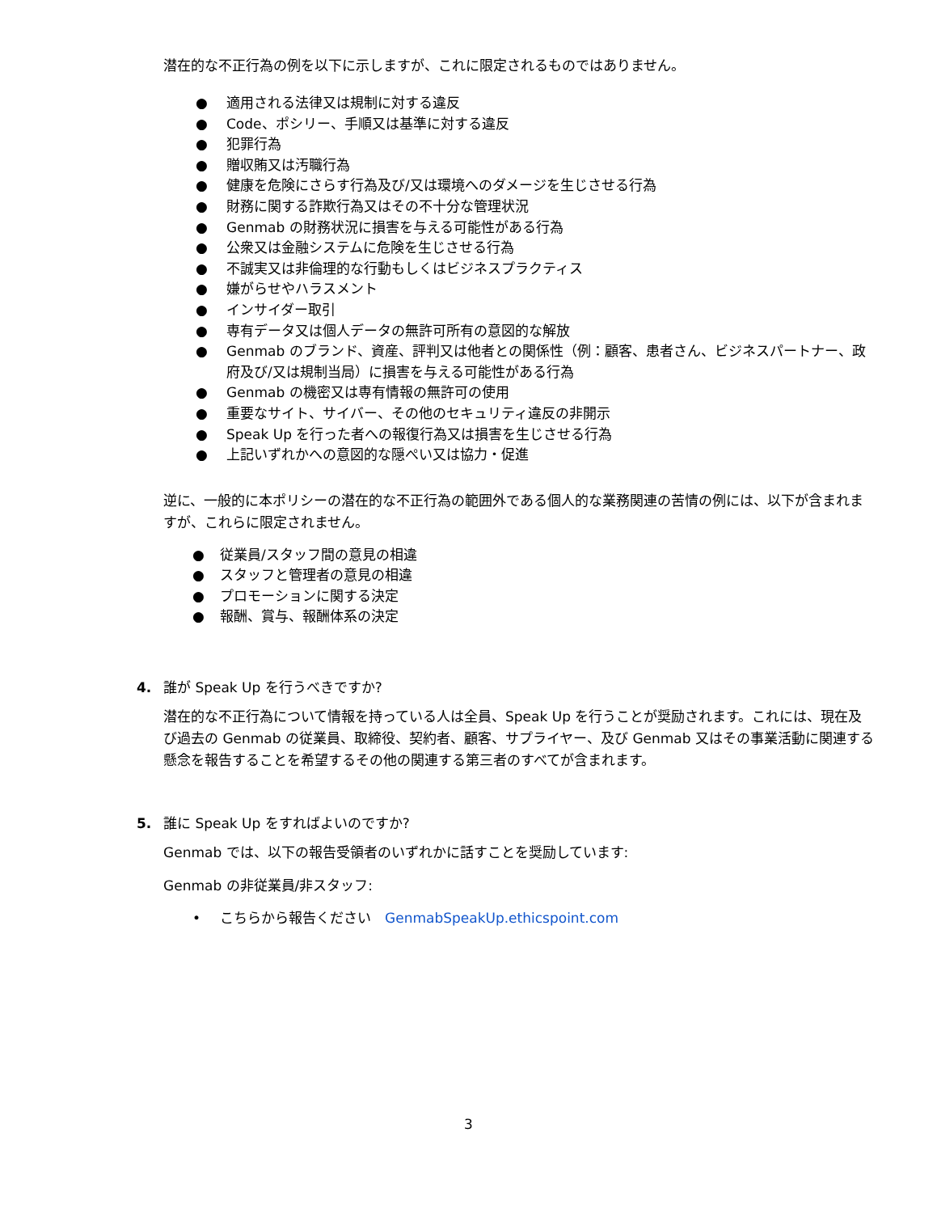潜在的な不正行為の例を以下に示しますが、これに限定されるものではありません。
● 適用される法律又は規制に対する違反
● Code、ポシリー、手順又は基準に対する違反
● 犯罪行為
● 贈収賄又は汚職行為
● 健康を危険にさらす行為及び/又は環境へのダメージを生じさせる行為
● 財務に関する詐欺行為又はその不十分な管理状況
● Genmab の財務状況に損害を与える可能性がある行為
● 公衆又は金融システムに危険を生じさせる行為
● 不誠実又は非倫理的な行動もしくはビジネスプラクティス
● 嫌がらせやハラスメント
● インサイダー取引
● 専有データ又は個人データの無許可所有の意図的な解放
● Genmab のブランド、資産、評判又は他者との関係性（例：顧客、患者さん、ビジネスパートナー、政府及び/又は規制当局）に損害を与える可能性がある行為
● Genmab の機密又は専有情報の無許可の使用
● 重要なサイト、サイバー、その他のセキュリティ違反の非開示
● Speak Up を行った者への報復行為又は損害を生じさせる行為
● 上記いずれかへの意図的な隠ぺい又は協力・促進
逆に、一般的に本ポリシーの潜在的な不正行為の範囲外である個人的な業務関連の苦情の例には、以下が含まれますが、これらに限定されません。
● 従業員/スタッフ間の意見の相違
● スタッフと管理者の意見の相違
● プロモーションに関する決定
● 報酬、賞与、報酬体系の決定
4. 誰が Speak Up を行うべきですか?
潜在的な不正行為について情報を持っている人は全員、Speak Up を行うことが奨励されます。これには、現在及び過去の Genmab の従業員、取締役、契約者、顧客、サプライヤー、及び Genmab 又はその事業活動に関連する懸念を報告することを希望するその他の関連する第三者のすべてが含まれます。
5. 誰に Speak Up をすればよいのですか?
Genmab では、以下の報告受領者のいずれかに話すことを奨励しています:
Genmab の非従業員/非スタッフ:
• こちらから報告ください　GenmabSpeakUp.ethicspoint.com
3